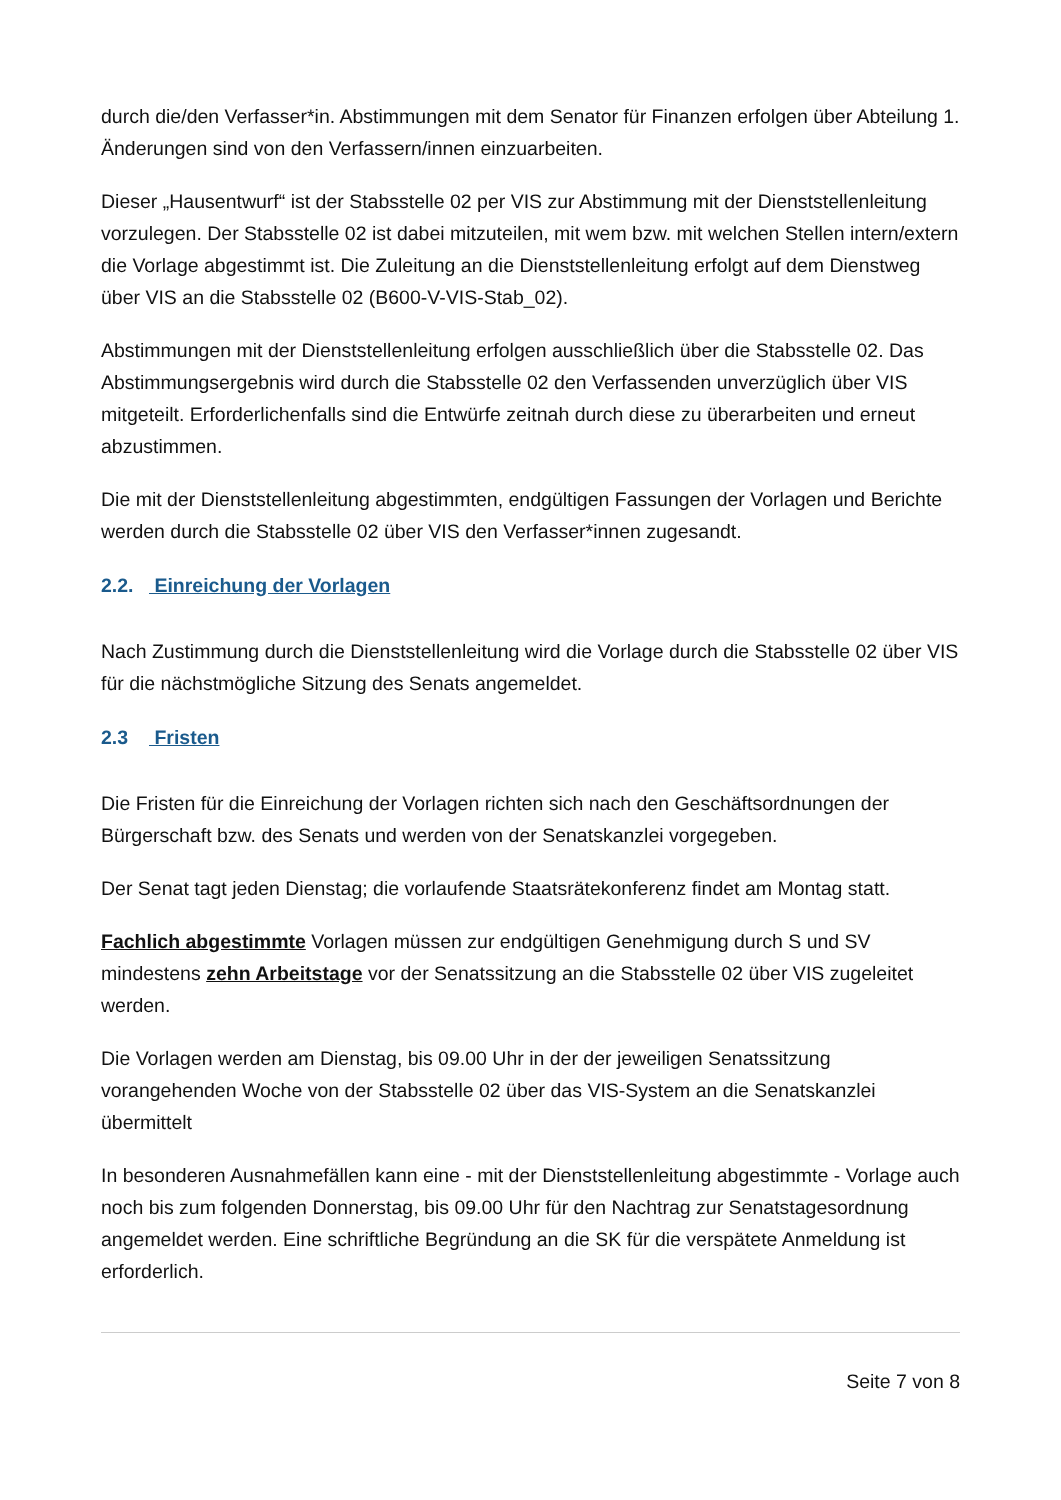durch die/den Verfasser*in. Abstimmungen mit dem Senator für Finanzen erfolgen über Abteilung 1. Änderungen sind von den Verfassern/innen einzuarbeiten.
Dieser „Hausentwurf“ ist der Stabsstelle 02 per VIS zur Abstimmung mit der Dienststellenleitung vorzulegen. Der Stabsstelle 02 ist dabei mitzuteilen, mit wem bzw. mit welchen Stellen intern/extern die Vorlage abgestimmt ist. Die Zuleitung an die Dienststellenleitung erfolgt auf dem Dienstweg über VIS an die Stabsstelle 02 (B600-V-VIS-Stab_02).
Abstimmungen mit der Dienststellenleitung erfolgen ausschließlich über die Stabsstelle 02. Das Abstimmungsergebnis wird durch die Stabsstelle 02 den Verfassenden unverzüglich über VIS mitgeteilt. Erforderlichenfalls sind die Entwürfe zeitnah durch diese zu überarbeiten und erneut abzustimmen.
Die mit der Dienststellenleitung abgestimmten, endgültigen Fassungen der Vorlagen und Berichte werden durch die Stabsstelle 02 über VIS den Verfasser*innen zugesandt.
2.2. Einreichung der Vorlagen
Nach Zustimmung durch die Dienststellenleitung wird die Vorlage durch die Stabsstelle 02 über VIS für die nächstmögliche Sitzung des Senats angemeldet.
2.3 Fristen
Die Fristen für die Einreichung der Vorlagen richten sich nach den Geschäftsordnungen der Bürgerschaft bzw. des Senats und werden von der Senatskanzlei vorgegeben.
Der Senat tagt jeden Dienstag; die vorlaufende Staatsrätekonferenz findet am Montag statt.
Fachlich abgestimmte Vorlagen müssen zur endgültigen Genehmigung durch S und SV mindestens zehn Arbeitstage vor der Senatssitzung an die Stabsstelle 02 über VIS zugeleitet werden.
Die Vorlagen werden am Dienstag, bis 09.00 Uhr in der der jeweiligen Senatssitzung vorangehenden Woche von der Stabsstelle 02 über das VIS-System an die Senatskanzlei übermittelt
In besonderen Ausnahmefällen kann eine - mit der Dienststellenleitung abgestimmte - Vorlage auch noch bis zum folgenden Donnerstag, bis 09.00 Uhr für den Nachtrag zur Senatstagesordnung angemeldet werden. Eine schriftliche Begründung an die SK für die verspätete Anmeldung ist erforderlich.
Seite 7 von 8